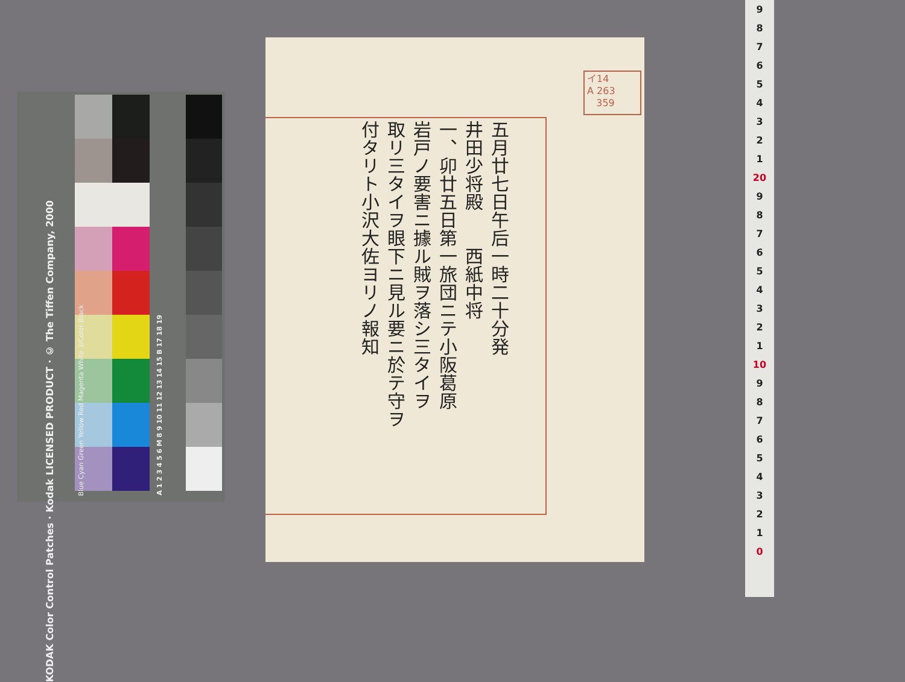KODAK Color Control Patches · Kodak LICENSED PRODUCT · © The Tiffen Company, 2000
Blue Cyan Green Yellow Red Magenta White 3/Color Black
A 1 2 3 4 5 6 M 8 9 10 11 12 13 14 15 B 17 18 19
イ14
A 263
359
五月廿七日午后一時二十分発
井田少将殿　　西紙中将
一、卯廿五日第一旅団ニテ小阪葛原
岩戸ノ要害ニ據ル賊ヲ落シ三タイヲ
取リ三タイヲ眼下ニ見ル要ニ於テ守ヲ
付タリト小沢大佐ヨリノ報知
9
8
7
6
5
4
3
2
1
20
9
8
7
6
5
4
3
2
1
10
9
8
7
6
5
4
3
2
1
0